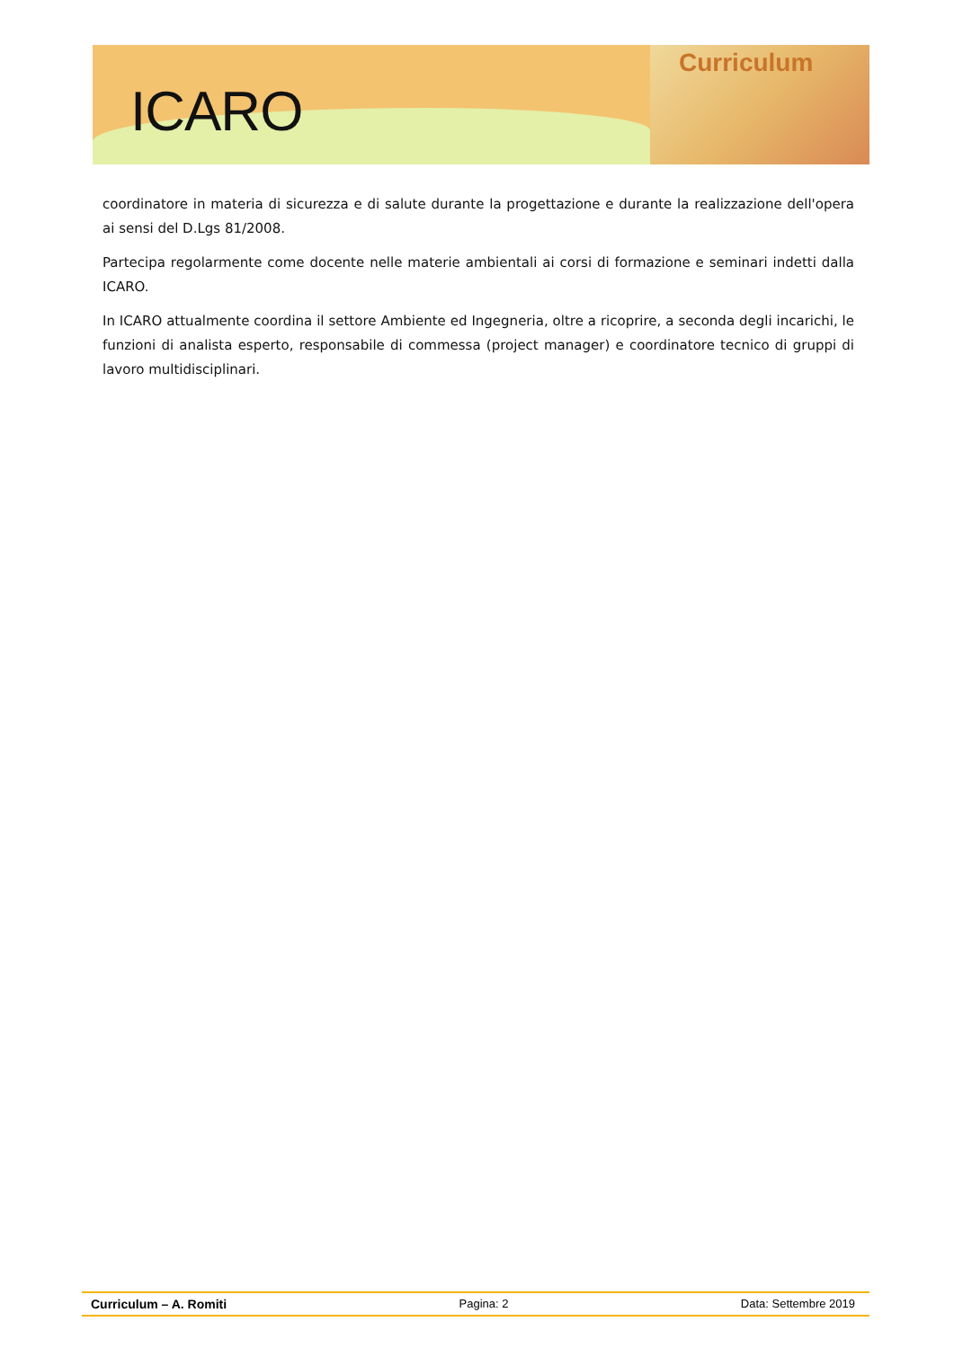ICARO
Curriculum
coordinatore in materia di sicurezza e di salute durante la progettazione e durante la realizzazione dell'opera ai sensi del D.Lgs 81/2008.
Partecipa regolarmente come docente nelle materie ambientali ai corsi di formazione e seminari indetti dalla ICARO.
In ICARO attualmente coordina il settore Ambiente ed Ingegneria, oltre a ricoprire, a seconda degli incarichi, le funzioni di analista esperto, responsabile di commessa (project manager) e coordinatore tecnico di gruppi di lavoro multidisciplinari.
Curriculum – A. Romiti Pagina: 2 Data: Settembre 2019